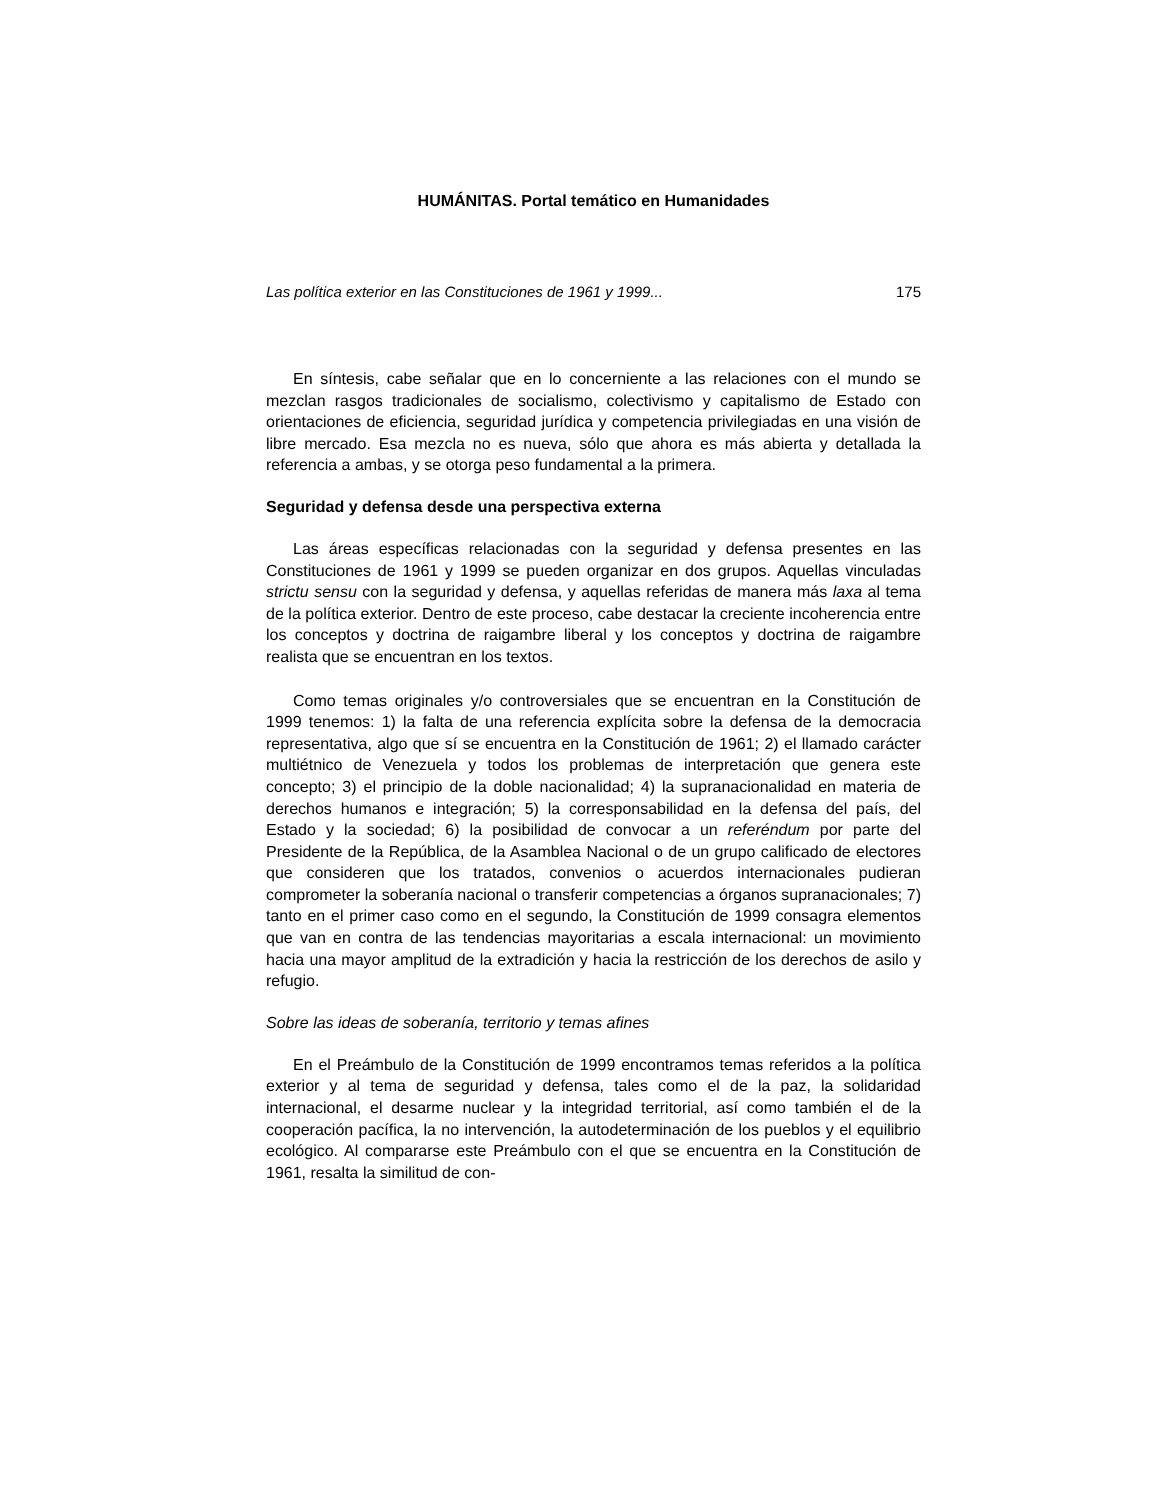HUMÁNITAS. Portal temático en Humanidades
Las política exterior en las Constituciones de 1961 y 1999... 175
En síntesis, cabe señalar que en lo concerniente a las relaciones con el mundo se mezclan rasgos tradicionales de socialismo, colectivismo y capitalismo de Estado con orientaciones de eficiencia, seguridad jurídica y competencia privilegiadas en una visión de libre mercado. Esa mezcla no es nueva, sólo que ahora es más abierta y detallada la referencia a ambas, y se otorga peso fundamental a la primera.
Seguridad y defensa desde una perspectiva externa
Las áreas específicas relacionadas con la seguridad y defensa presentes en las Constituciones de 1961 y 1999 se pueden organizar en dos grupos. Aquellas vinculadas strictu sensu con la seguridad y defensa, y aquellas referidas de manera más laxa al tema de la política exterior. Dentro de este proceso, cabe destacar la creciente incoherencia entre los conceptos y doctrina de raigambre liberal y los conceptos y doctrina de raigambre realista que se encuentran en los textos.
Como temas originales y/o controversiales que se encuentran en la Constitución de 1999 tenemos: 1) la falta de una referencia explícita sobre la defensa de la democracia representativa, algo que sí se encuentra en la Constitución de 1961; 2) el llamado carácter multiétnico de Venezuela y todos los problemas de interpretación que genera este concepto; 3) el principio de la doble nacionalidad; 4) la supranacionalidad en materia de derechos humanos e integración; 5) la corresponsabilidad en la defensa del país, del Estado y la sociedad; 6) la posibilidad de convocar a un referéndum por parte del Presidente de la República, de la Asamblea Nacional o de un grupo calificado de electores que consideren que los tratados, convenios o acuerdos internacionales pudieran comprometer la soberanía nacional o transferir competencias a órganos supranacionales; 7) tanto en el primer caso como en el segundo, la Constitución de 1999 consagra elementos que van en contra de las tendencias mayoritarias a escala internacional: un movimiento hacia una mayor amplitud de la extradición y hacia la restricción de los derechos de asilo y refugio.
Sobre las ideas de soberanía, territorio y temas afines
En el Preámbulo de la Constitución de 1999 encontramos temas referidos a la política exterior y al tema de seguridad y defensa, tales como el de la paz, la solidaridad internacional, el desarme nuclear y la integridad territorial, así como también el de la cooperación pacífica, la no intervención, la autodeterminación de los pueblos y el equilibrio ecológico. Al compararse este Preámbulo con el que se encuentra en la Constitución de 1961, resalta la similitud de con-